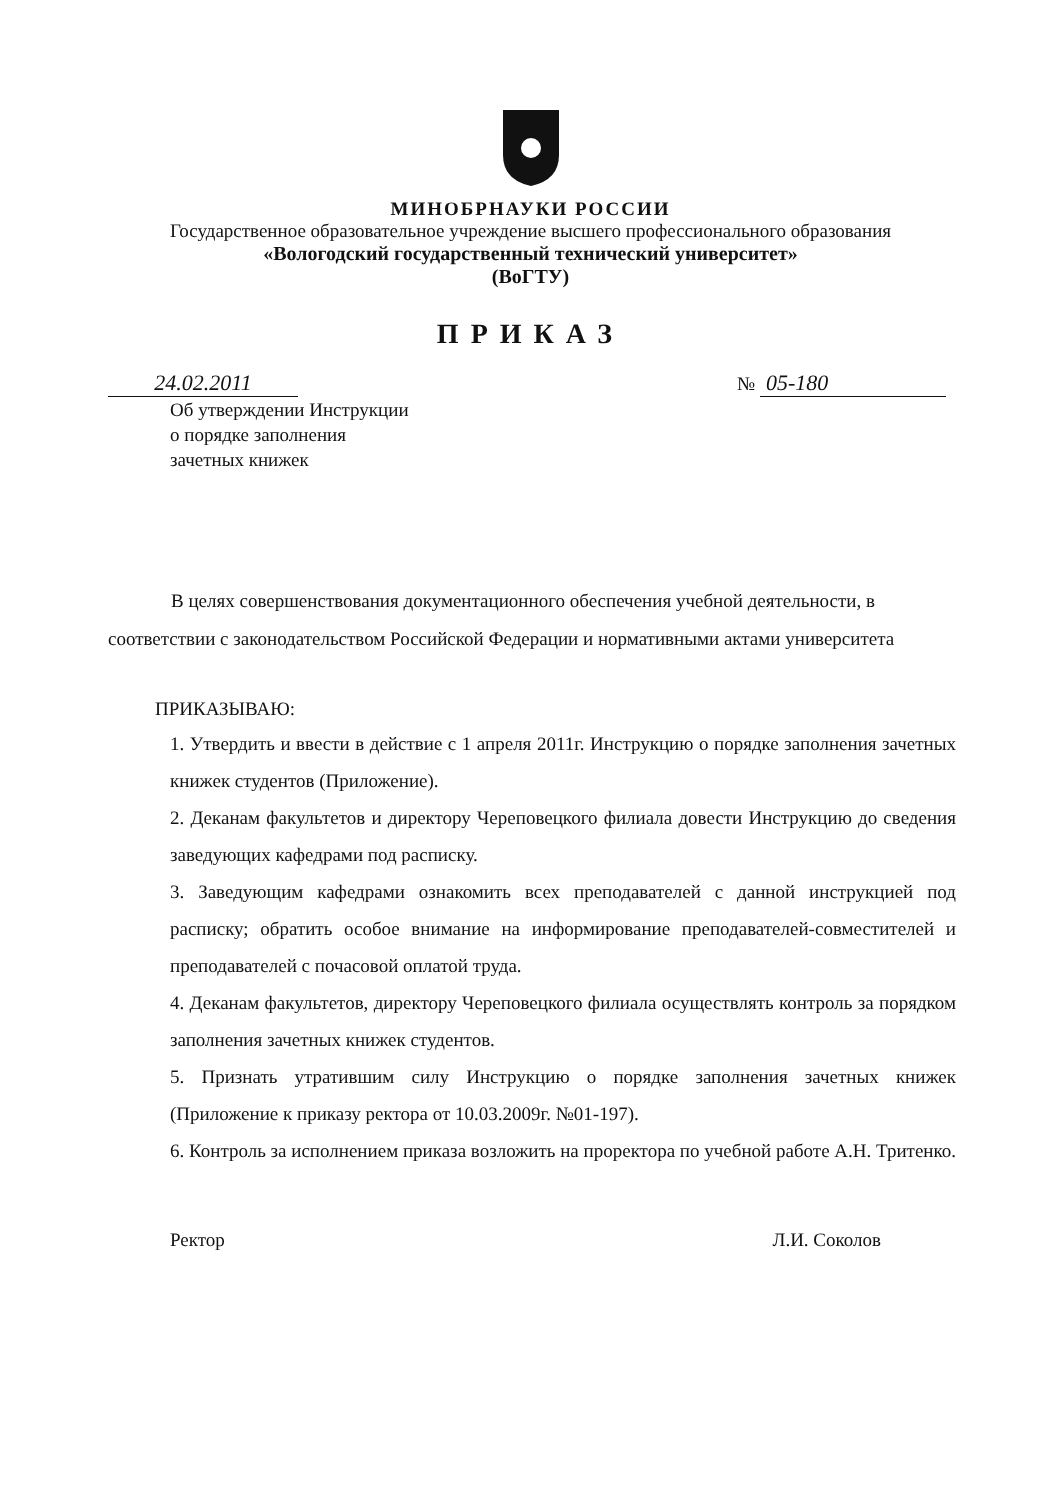МИНОБРНАУКИ РОССИИ
Государственное образовательное учреждение высшего профессионального образования
«Вологодский государственный технический университет»
(ВоГТУ)
ПРИКАЗ
24.02.2011
№ 05-180
Об утверждении Инструкции
о порядке заполнения
зачетных книжек
В целях совершенствования документационного обеспечения учебной деятельности, в соответствии с законодательством Российской Федерации и нормативными актами университета
ПРИКАЗЫВАЮ:
1. Утвердить и ввести в действие с 1 апреля 2011г. Инструкцию о порядке заполнения зачетных книжек студентов (Приложение).
2. Деканам факультетов и директору Череповецкого филиала довести Инструкцию до сведения заведующих кафедрами под расписку.
3. Заведующим кафедрами ознакомить всех преподавателей с данной инструкцией под расписку; обратить особое внимание на информирование преподавателей-совместителей и преподавателей с почасовой оплатой труда.
4. Деканам факультетов, директору Череповецкого филиала осуществлять контроль за порядком заполнения зачетных книжек студентов.
5. Признать утратившим силу Инструкцию о порядке заполнения зачетных книжек (Приложение к приказу ректора от 10.03.2009г. №01-197).
6. Контроль за исполнением приказа возложить на проректора по учебной работе А.Н. Тритенко.
Ректор Л.И. Соколов